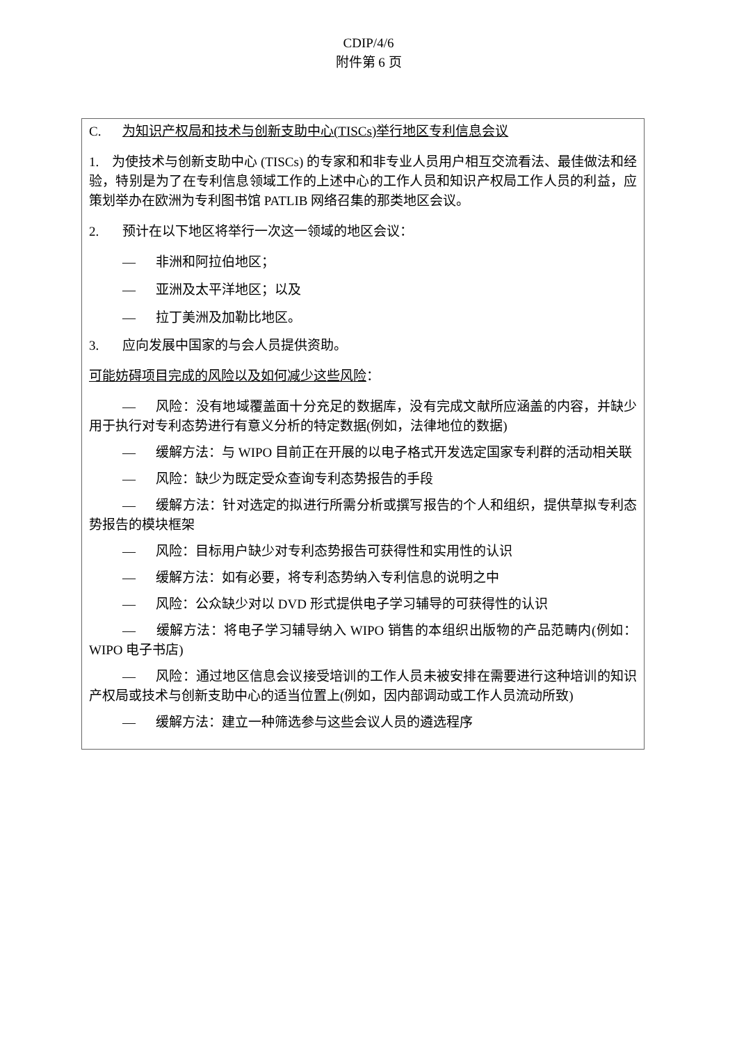CDIP/4/6
附件第 6 页
C. 为知识产权局和技术与创新支助中心(TISCs)举行地区专利信息会议
1. 为使技术与创新支助中心 (TISCs) 的专家和和非专业人员用户相互交流看法、最佳做法和经验，特别是为了在专利信息领域工作的上述中心的工作人员和知识产权局工作人员的利益，应策划举办在欧洲为专利图书馆 PATLIB 网络召集的那类地区会议。
2. 预计在以下地区将举行一次这一领域的地区会议：
— 非洲和阿拉伯地区；
— 亚洲及太平洋地区；以及
— 拉丁美洲及加勒比地区。
3. 应向发展中国家的与会人员提供资助。
可能妨碍项目完成的风险以及如何减少这些风险：
— 风险：没有地域覆盖面十分充足的数据库，没有完成文献所应涵盖的内容，并缺少用于执行对专利态势进行有意义分析的特定数据(例如，法律地位的数据)
— 缓解方法：与 WIPO 目前正在开展的以电子格式开发选定国家专利群的活动相关联
— 风险：缺少为既定受众查询专利态势报告的手段
— 缓解方法：针对选定的拟进行所需分析或撰写报告的个人和组织，提供草拟专利态势报告的模块框架
— 风险：目标用户缺少对专利态势报告可获得性和实用性的认识
— 缓解方法：如有必要，将专利态势纳入专利信息的说明之中
— 风险：公众缺少对以 DVD 形式提供电子学习辅导的可获得性的认识
— 缓解方法：将电子学习辅导纳入 WIPO 销售的本组织出版物的产品范畴内(例如：WIPO 电子书店)
— 风险：通过地区信息会议接受培训的工作人员未被安排在需要进行这种培训的知识产权局或技术与创新支助中心的适当位置上(例如，因内部调动或工作人员流动所致)
— 缓解方法：建立一种筛选参与这些会议人员的遴选程序